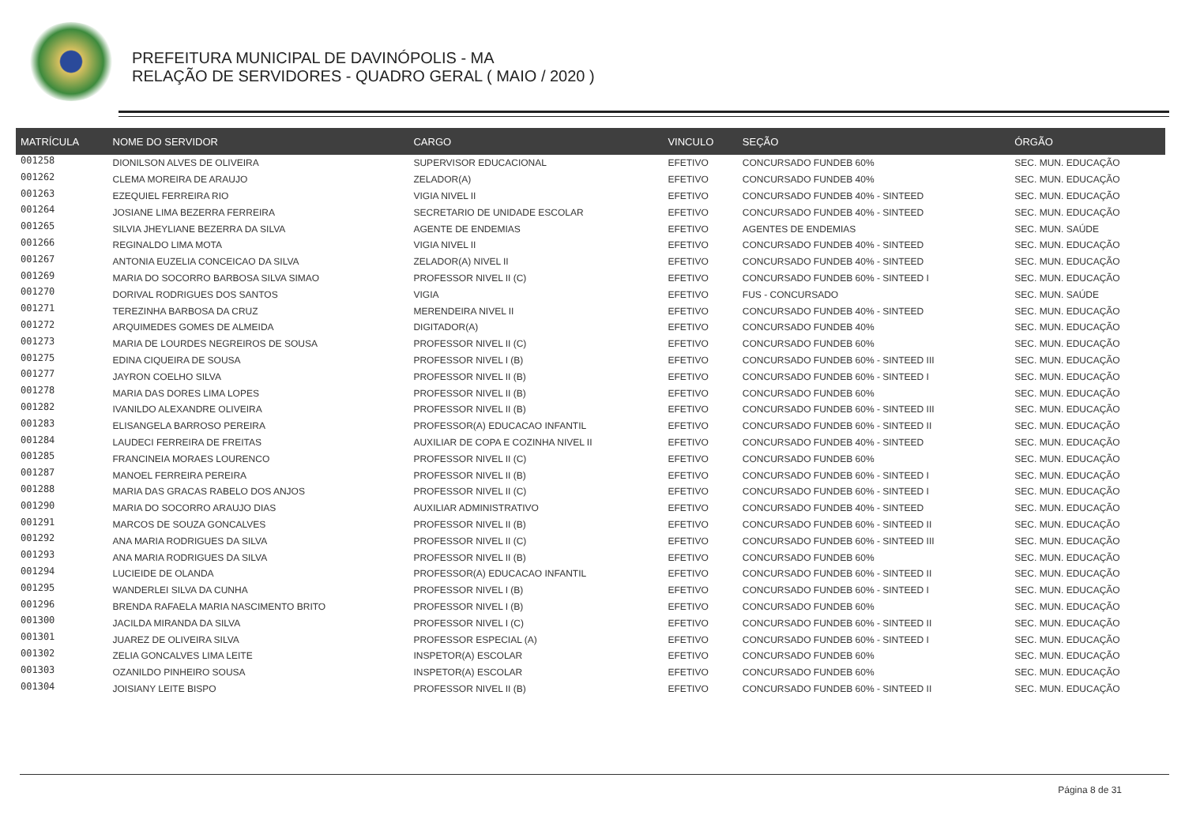PREFEITURA MUNICIPAL DE DAVINÓPOLIS - MA
RELAÇÃO DE SERVIDORES - QUADRO GERAL ( MAIO / 2020 )
| MATRÍCULA | NOME DO SERVIDOR | CARGO | VINCULO | SEÇÃO | ÓRGÃO |
| --- | --- | --- | --- | --- | --- |
| 001258 | DIONILSON ALVES DE OLIVEIRA | SUPERVISOR EDUCACIONAL | EFETIVO | CONCURSADO FUNDEB 60% | SEC. MUN. EDUCAÇÃO |
| 001262 | CLEMA MOREIRA DE ARAUJO | ZELADOR(A) | EFETIVO | CONCURSADO FUNDEB 40% | SEC. MUN. EDUCAÇÃO |
| 001263 | EZEQUIEL FERREIRA RIO | VIGIA NIVEL II | EFETIVO | CONCURSADO FUNDEB 40% - SINTEED | SEC. MUN. EDUCAÇÃO |
| 001264 | JOSIANE LIMA BEZERRA FERREIRA | SECRETARIO DE UNIDADE ESCOLAR | EFETIVO | CONCURSADO FUNDEB 40% - SINTEED | SEC. MUN. EDUCAÇÃO |
| 001265 | SILVIA JHEYLIANE BEZERRA DA SILVA | AGENTE DE ENDEMIAS | EFETIVO | AGENTES DE ENDEMIAS | SEC. MUN. SAÚDE |
| 001266 | REGINALDO LIMA MOTA | VIGIA NIVEL II | EFETIVO | CONCURSADO FUNDEB 40% - SINTEED | SEC. MUN. EDUCAÇÃO |
| 001267 | ANTONIA EUZELIA CONCEICAO DA SILVA | ZELADOR(A) NIVEL II | EFETIVO | CONCURSADO FUNDEB 40% - SINTEED | SEC. MUN. EDUCAÇÃO |
| 001269 | MARIA DO SOCORRO BARBOSA SILVA SIMAO | PROFESSOR NIVEL II (C) | EFETIVO | CONCURSADO FUNDEB 60% - SINTEED I | SEC. MUN. EDUCAÇÃO |
| 001270 | DORIVAL RODRIGUES DOS SANTOS | VIGIA | EFETIVO | FUS - CONCURSADO | SEC. MUN. SAÚDE |
| 001271 | TEREZINHA BARBOSA DA CRUZ | MERENDEIRA NIVEL II | EFETIVO | CONCURSADO FUNDEB 40% - SINTEED | SEC. MUN. EDUCAÇÃO |
| 001272 | ARQUIMEDES GOMES DE ALMEIDA | DIGITADOR(A) | EFETIVO | CONCURSADO FUNDEB 40% | SEC. MUN. EDUCAÇÃO |
| 001273 | MARIA DE LOURDES NEGREIROS DE SOUSA | PROFESSOR NIVEL II (C) | EFETIVO | CONCURSADO FUNDEB 60% | SEC. MUN. EDUCAÇÃO |
| 001275 | EDINA CIQUEIRA DE SOUSA | PROFESSOR NIVEL I (B) | EFETIVO | CONCURSADO FUNDEB 60% - SINTEED III | SEC. MUN. EDUCAÇÃO |
| 001277 | JAYRON COELHO SILVA | PROFESSOR NIVEL II (B) | EFETIVO | CONCURSADO FUNDEB 60% - SINTEED I | SEC. MUN. EDUCAÇÃO |
| 001278 | MARIA DAS DORES LIMA LOPES | PROFESSOR NIVEL II (B) | EFETIVO | CONCURSADO FUNDEB 60% | SEC. MUN. EDUCAÇÃO |
| 001282 | IVANILDO ALEXANDRE OLIVEIRA | PROFESSOR NIVEL II (B) | EFETIVO | CONCURSADO FUNDEB 60% - SINTEED III | SEC. MUN. EDUCAÇÃO |
| 001283 | ELISANGELA BARROSO PEREIRA | PROFESSOR(A) EDUCACAO INFANTIL | EFETIVO | CONCURSADO FUNDEB 60% - SINTEED II | SEC. MUN. EDUCAÇÃO |
| 001284 | LAUDECI FERREIRA DE FREITAS | AUXILIAR DE COPA E COZINHA NIVEL II | EFETIVO | CONCURSADO FUNDEB 40% - SINTEED | SEC. MUN. EDUCAÇÃO |
| 001285 | FRANCINEIA MORAES LOURENCO | PROFESSOR NIVEL II (C) | EFETIVO | CONCURSADO FUNDEB 60% | SEC. MUN. EDUCAÇÃO |
| 001287 | MANOEL FERREIRA PEREIRA | PROFESSOR NIVEL II (B) | EFETIVO | CONCURSADO FUNDEB 60% - SINTEED I | SEC. MUN. EDUCAÇÃO |
| 001288 | MARIA DAS GRACAS RABELO DOS ANJOS | PROFESSOR NIVEL II (C) | EFETIVO | CONCURSADO FUNDEB 60% - SINTEED I | SEC. MUN. EDUCAÇÃO |
| 001290 | MARIA DO SOCORRO ARAUJO DIAS | AUXILIAR ADMINISTRATIVO | EFETIVO | CONCURSADO FUNDEB 40% - SINTEED | SEC. MUN. EDUCAÇÃO |
| 001291 | MARCOS DE SOUZA GONCALVES | PROFESSOR NIVEL II (B) | EFETIVO | CONCURSADO FUNDEB 60% - SINTEED II | SEC. MUN. EDUCAÇÃO |
| 001292 | ANA MARIA RODRIGUES DA SILVA | PROFESSOR NIVEL II (C) | EFETIVO | CONCURSADO FUNDEB 60% - SINTEED III | SEC. MUN. EDUCAÇÃO |
| 001293 | ANA MARIA RODRIGUES DA SILVA | PROFESSOR NIVEL II (B) | EFETIVO | CONCURSADO FUNDEB 60% | SEC. MUN. EDUCAÇÃO |
| 001294 | LUCIEIDE DE OLANDA | PROFESSOR(A) EDUCACAO INFANTIL | EFETIVO | CONCURSADO FUNDEB 60% - SINTEED II | SEC. MUN. EDUCAÇÃO |
| 001295 | WANDERLEI SILVA DA CUNHA | PROFESSOR NIVEL I (B) | EFETIVO | CONCURSADO FUNDEB 60% - SINTEED I | SEC. MUN. EDUCAÇÃO |
| 001296 | BRENDA RAFAELA MARIA NASCIMENTO BRITO | PROFESSOR NIVEL I (B) | EFETIVO | CONCURSADO FUNDEB 60% | SEC. MUN. EDUCAÇÃO |
| 001300 | JACILDA MIRANDA DA SILVA | PROFESSOR NIVEL I (C) | EFETIVO | CONCURSADO FUNDEB 60% - SINTEED II | SEC. MUN. EDUCAÇÃO |
| 001301 | JUAREZ DE OLIVEIRA SILVA | PROFESSOR ESPECIAL (A) | EFETIVO | CONCURSADO FUNDEB 60% - SINTEED I | SEC. MUN. EDUCAÇÃO |
| 001302 | ZELIA GONCALVES LIMA LEITE | INSPETOR(A) ESCOLAR | EFETIVO | CONCURSADO FUNDEB 60% | SEC. MUN. EDUCAÇÃO |
| 001303 | OZANILDO PINHEIRO SOUSA | INSPETOR(A) ESCOLAR | EFETIVO | CONCURSADO FUNDEB 60% | SEC. MUN. EDUCAÇÃO |
| 001304 | JOISIANY LEITE BISPO | PROFESSOR NIVEL II (B) | EFETIVO | CONCURSADO FUNDEB 60% - SINTEED II | SEC. MUN. EDUCAÇÃO |
Página 8 de 31